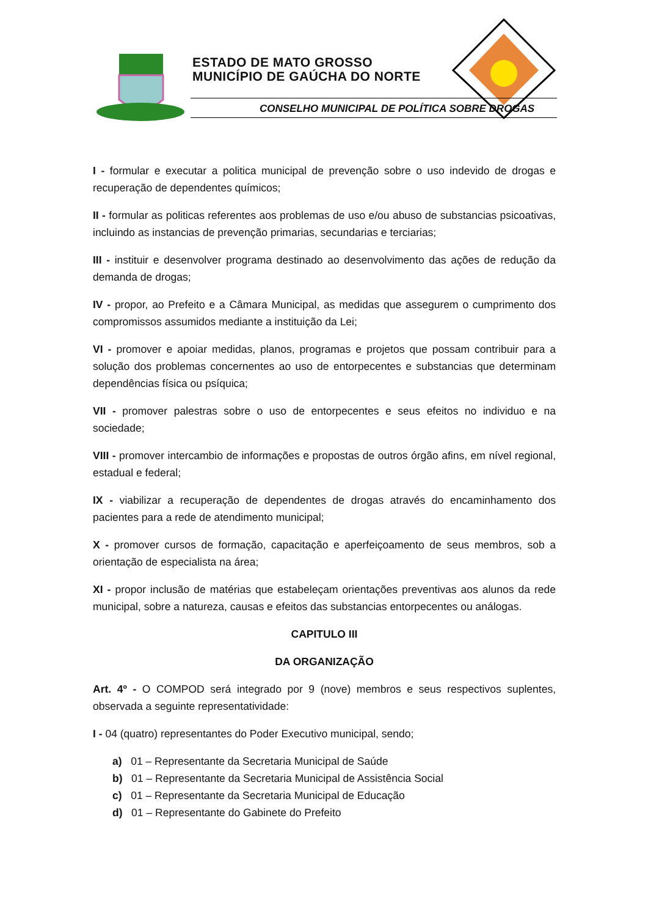ESTADO DE MATO GROSSO
MUNICÍPIO DE GAÚCHA DO NORTE
CONSELHO MUNICIPAL DE POLÍTICA SOBRE DROGAS
I - formular e executar a politica municipal de prevenção sobre o uso indevido de drogas e recuperação de dependentes químicos;
II - formular as politicas referentes aos problemas de uso e/ou abuso de substancias psicoativas, incluindo as instancias de prevenção primarias, secundarias e terciarias;
III - instituir e desenvolver programa destinado ao desenvolvimento das ações de redução da demanda de drogas;
IV - propor, ao Prefeito e a Câmara Municipal, as medidas que assegurem o cumprimento dos compromissos assumidos mediante a instituição da Lei;
VI - promover e apoiar medidas, planos, programas e projetos que possam contribuir para a solução dos problemas concernentes ao uso de entorpecentes e substancias que determinam dependências física ou psíquica;
VII - promover palestras sobre o uso de entorpecentes e seus efeitos no individuo e na sociedade;
VIII - promover intercambio de informações e propostas de outros órgão afins, em nível regional, estadual e federal;
IX - viabilizar a recuperação de dependentes de drogas através do encaminhamento dos pacientes para a rede de atendimento municipal;
X - promover cursos de formação, capacitação e aperfeiçoamento de seus membros, sob a orientação de especialista na área;
XI - propor inclusão de matérias que estabeleçam orientações preventivas aos alunos da rede municipal, sobre a natureza, causas e efeitos das substancias entorpecentes ou análogas.
CAPITULO III
DA ORGANIZAÇÃO
Art. 4º - O COMPOD será integrado por 9 (nove) membros e seus respectivos suplentes, observada a seguinte representatividade:
I - 04 (quatro) representantes do Poder Executivo municipal, sendo;
a) 01 – Representante da Secretaria Municipal de Saúde
b) 01 – Representante da Secretaria Municipal de Assistência Social
c) 01 – Representante da Secretaria Municipal de Educação
d) 01 – Representante do Gabinete do Prefeito